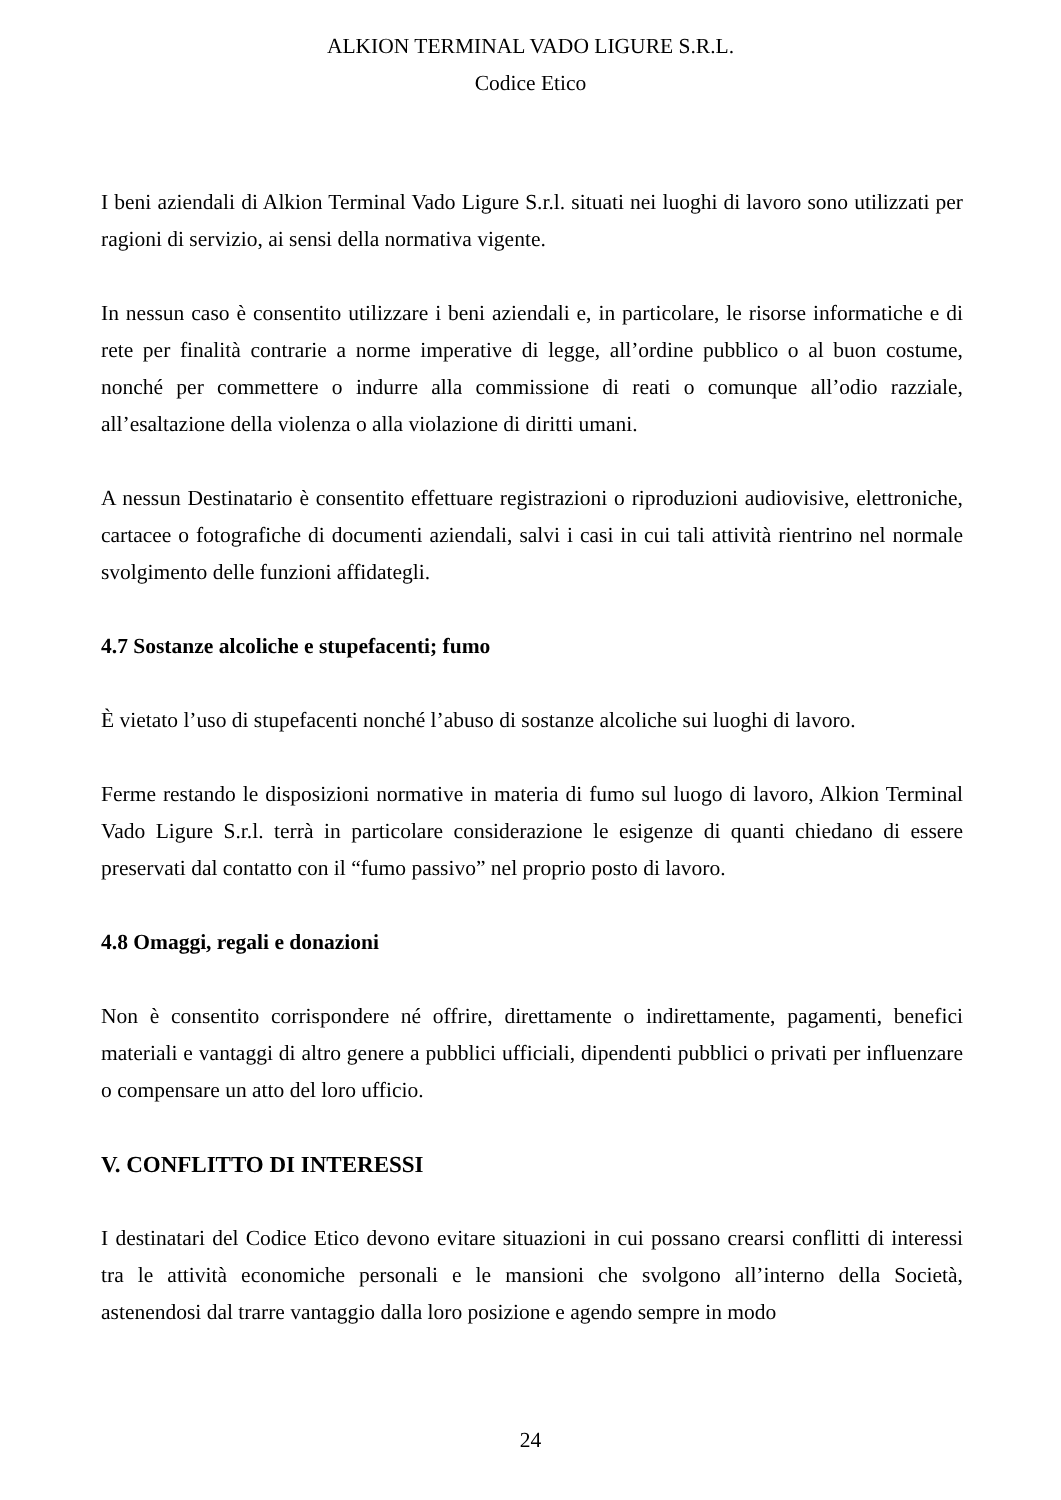ALKION TERMINAL VADO LIGURE S.R.L.
Codice Etico
I beni aziendali di Alkion Terminal Vado Ligure S.r.l. situati nei luoghi di lavoro sono utilizzati per ragioni di servizio, ai sensi della normativa vigente.
In nessun caso è consentito utilizzare i beni aziendali e, in particolare, le risorse informatiche e di rete per finalità contrarie a norme imperative di legge, all’ordine pubblico o al buon costume, nonché per commettere o indurre alla commissione di reati o comunque all’odio razziale, all’esaltazione della violenza o alla violazione di diritti umani.
A nessun Destinatario è consentito effettuare registrazioni o riproduzioni audiovisive, elettroniche, cartacee o fotografiche di documenti aziendali, salvi i casi in cui tali attività rientrino nel normale svolgimento delle funzioni affidategli.
4.7 Sostanze alcoliche e stupefacenti; fumo
È vietato l’uso di stupefacenti nonché l’abuso di sostanze alcoliche sui luoghi di lavoro.
Ferme restando le disposizioni normative in materia di fumo sul luogo di lavoro, Alkion Terminal Vado Ligure S.r.l. terrà in particolare considerazione le esigenze di quanti chiedano di essere preservati dal contatto con il “fumo passivo” nel proprio posto di lavoro.
4.8 Omaggi, regali e donazioni
Non è consentito corrispondere né offrire, direttamente o indirettamente, pagamenti, benefici materiali e vantaggi di altro genere a pubblici ufficiali, dipendenti pubblici o privati per influenzare o compensare un atto del loro ufficio.
V. CONFLITTO DI INTERESSI
I destinatari del Codice Etico devono evitare situazioni in cui possano crearsi conflitti di interessi tra le attività economiche personali e le mansioni che svolgono all’interno della Società, astenendosi dal trarre vantaggio dalla loro posizione e agendo sempre in modo
24